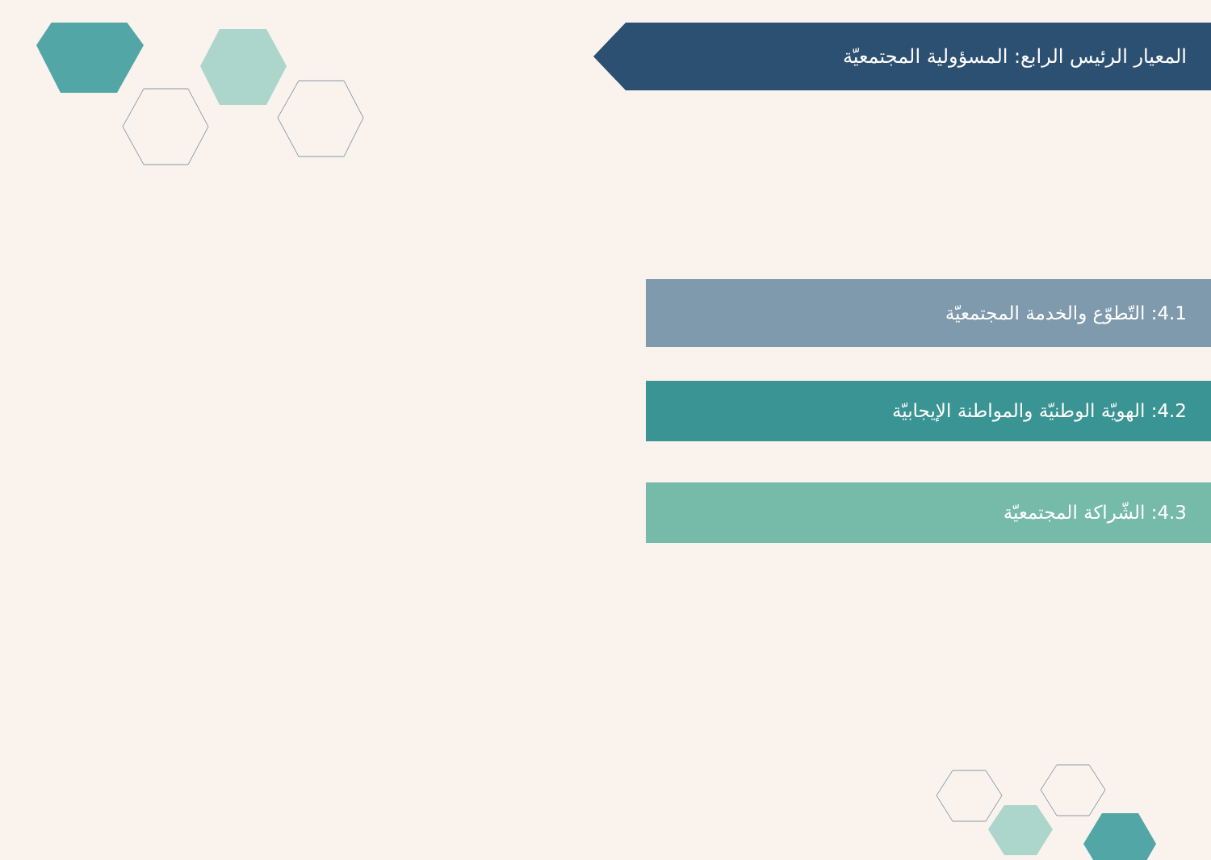المعيار الرئيس الرابع: المسؤولية المجتمعيّة
4.1: التّطوّع والخدمة المجتمعيّة
4.2: الهويّة الوطنيّة والمواطنة الإيجابيّة
4.3: الشّراكة المجتمعيّة